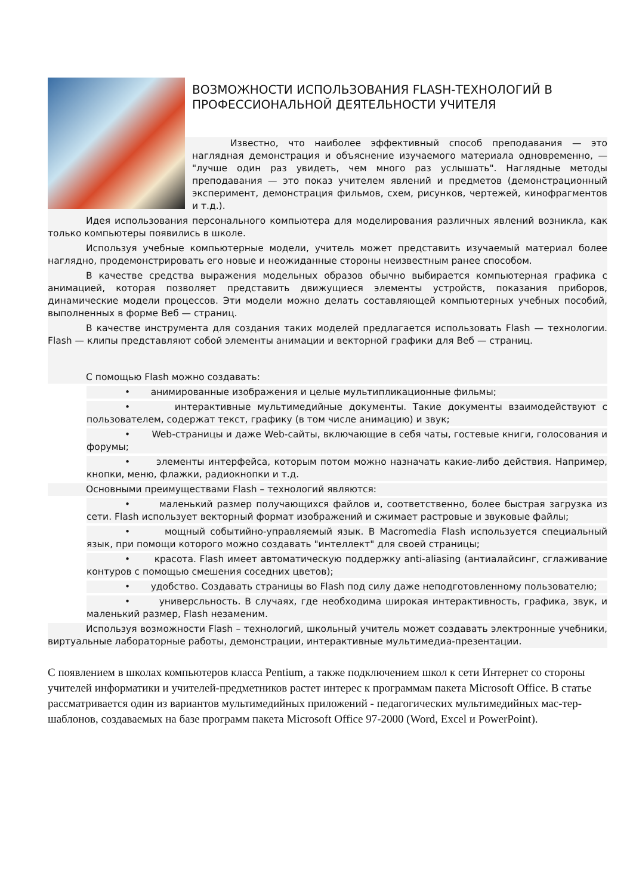ВОЗМОЖНОСТИ ИСПОЛЬЗОВАНИЯ FLASH-ТЕХНОЛОГИЙ В ПРОФЕССИОНАЛЬНОЙ ДЕЯТЕЛЬНОСТИ УЧИТЕЛЯ
Известно, что наиболее эффективный способ преподавания — это наглядная демонстрация и объяснение изучаемого материала одновременно, — "лучше один раз увидеть, чем много раз услышать". Наглядные методы преподавания — это показ учителем явлений и предметов (демонстрационный эксперимент, демонстрация фильмов, схем, рисунков, чертежей, кинофрагментов и т.д.).
Идея использования персонального компьютера для моделирования различных явлений возникла, как только компьютеры появились в школе.
Используя учебные компьютерные модели, учитель может представить изучаемый материал более наглядно, продемонстрировать его новые и неожиданные стороны неизвестным ранее способом.
В качестве средства выражения модельных образов обычно выбирается компьютерная графика с анимацией, которая позволяет представить движущиеся элементы устройств, показания приборов, динамические модели процессов. Эти модели можно делать составляющей компьютерных учебных пособий, выполненных в форме Веб — страниц.
В качестве инструмента для создания таких моделей предлагается использовать Flash — технологии. Flash — клипы представляют собой элементы анимации и векторной графики для Веб — страниц.
С помощью Flash можно создавать:
• анимированные изображения и целые мультипликационные фильмы;
• интерактивные мультимедийные документы. Такие документы взаимодействуют с пользователем, содержат текст, графику (в том числе анимацию) и звук;
• Web-страницы и даже Web-сайты, включающие в себя чаты, гостевые книги, голосования и форумы;
• элементы интерфейса, которым потом можно назначать какие-либо действия. Например, кнопки, меню, флажки, радиокнопки и т.д.
Основными преимуществами Flash – технологий являются:
• маленький размер получающихся файлов и, соответственно, более быстрая загрузка из сети. Flash использует векторный формат изображений и сжимает растровые и звуковые файлы;
• мощный событийно-управляемый язык. В Macromedia Flash используется специальный язык, при помощи которого можно создавать "интеллект" для своей страницы;
• красота. Flash имеет автоматическую поддержку anti-aliasing (антиалайсинг, сглаживание контуров с помощью смешения соседних цветов);
• удобство. Создавать страницы во Flash под силу даже неподготовленному пользователю;
• универсльность. В случаях, где необходима широкая интерактивность, графика, звук, и маленький размер, Flash незаменим.
Используя возможности Flash – технологий, школьный учитель может создавать электронные учебники, виртуальные лабораторные работы, демонстрации, интерактивные мультимедиа-презентации.
С появлением в школах компьютеров класса Pentium, а также подключением школ к сети Интернет со стороны учителей информатики и учителей-предметников растет интерес к программам пакета Microsoft Office. В статье рассматривается один из вариантов мультимедийных приложений - педагогических мультимедийных мас-тер-шаблонов, создаваемых на базе программ пакета Microsoft Office 97-2000 (Word, Excel и PowerPoint).